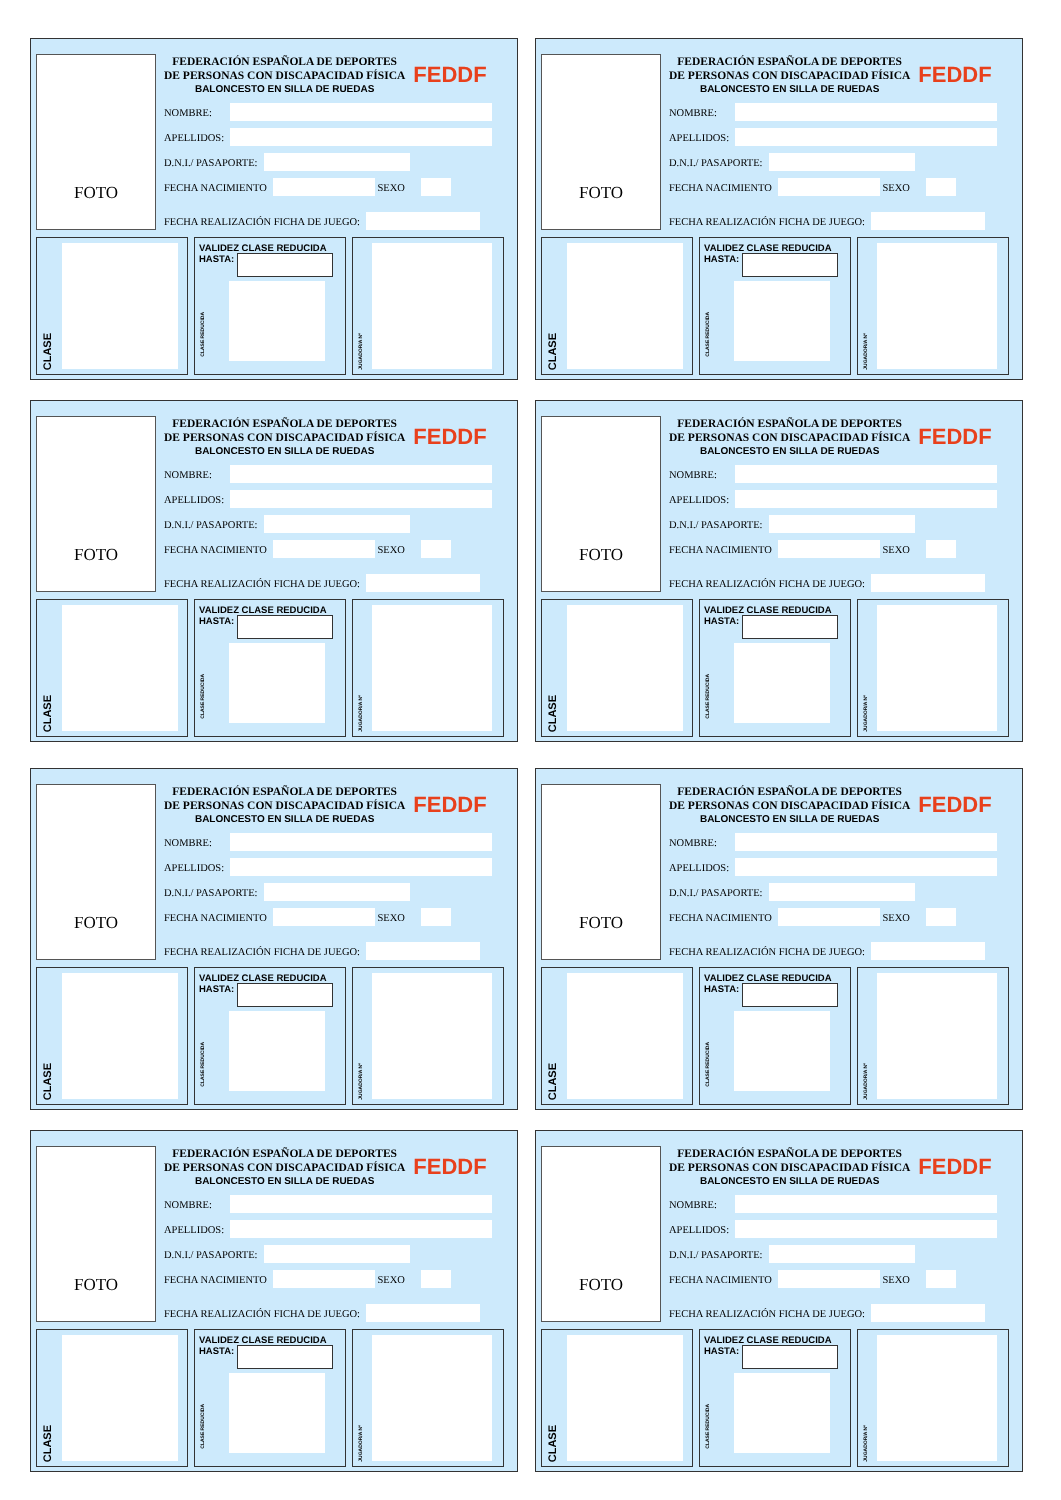FOTO
FEDERACIÓN ESPAÑOLA DE DEPORTES
DE PERSONAS CON DISCAPACIDAD FÍSICA
BALONCESTO EN SILLA DE RUEDAS
FEDDF
NOMBRE:
APELLIDOS:
D.N.I./ PASAPORTE:
FECHA NACIMIENTO
SEXO
FECHA REALIZACIÓN FICHA DE JUEGO:
CLASE
VALIDEZ CLASE REDUCIDA
HASTA:
CLASE REDUCIDA
JUGADOR/A Nº
FOTO
FEDERACIÓN ESPAÑOLA DE DEPORTES
DE PERSONAS CON DISCAPACIDAD FÍSICA
BALONCESTO EN SILLA DE RUEDAS
FEDDF
NOMBRE:
APELLIDOS:
D.N.I./ PASAPORTE:
FECHA NACIMIENTO
SEXO
FECHA REALIZACIÓN FICHA DE JUEGO:
CLASE
VALIDEZ CLASE REDUCIDA
HASTA:
CLASE REDUCIDA
JUGADOR/A Nº
FOTO
FEDERACIÓN ESPAÑOLA DE DEPORTES
DE PERSONAS CON DISCAPACIDAD FÍSICA
BALONCESTO EN SILLA DE RUEDAS
FEDDF
NOMBRE:
APELLIDOS:
D.N.I./ PASAPORTE:
FECHA NACIMIENTO
SEXO
FECHA REALIZACIÓN FICHA DE JUEGO:
CLASE
VALIDEZ CLASE REDUCIDA
HASTA:
CLASE REDUCIDA
JUGADOR/A Nº
FOTO
FEDERACIÓN ESPAÑOLA DE DEPORTES
DE PERSONAS CON DISCAPACIDAD FÍSICA
BALONCESTO EN SILLA DE RUEDAS
FEDDF
NOMBRE:
APELLIDOS:
D.N.I./ PASAPORTE:
FECHA NACIMIENTO
SEXO
FECHA REALIZACIÓN FICHA DE JUEGO:
CLASE
VALIDEZ CLASE REDUCIDA
HASTA:
CLASE REDUCIDA
JUGADOR/A Nº
FOTO
FEDERACIÓN ESPAÑOLA DE DEPORTES
DE PERSONAS CON DISCAPACIDAD FÍSICA
BALONCESTO EN SILLA DE RUEDAS
FEDDF
NOMBRE:
APELLIDOS:
D.N.I./ PASAPORTE:
FECHA NACIMIENTO
SEXO
FECHA REALIZACIÓN FICHA DE JUEGO:
CLASE
VALIDEZ CLASE REDUCIDA
HASTA:
CLASE REDUCIDA
JUGADOR/A Nº
FOTO
FEDERACIÓN ESPAÑOLA DE DEPORTES
DE PERSONAS CON DISCAPACIDAD FÍSICA
BALONCESTO EN SILLA DE RUEDAS
FEDDF
NOMBRE:
APELLIDOS:
D.N.I./ PASAPORTE:
FECHA NACIMIENTO
SEXO
FECHA REALIZACIÓN FICHA DE JUEGO:
CLASE
VALIDEZ CLASE REDUCIDA
HASTA:
CLASE REDUCIDA
JUGADOR/A Nº
FOTO
FEDERACIÓN ESPAÑOLA DE DEPORTES
DE PERSONAS CON DISCAPACIDAD FÍSICA
BALONCESTO EN SILLA DE RUEDAS
FEDDF
NOMBRE:
APELLIDOS:
D.N.I./ PASAPORTE:
FECHA NACIMIENTO
SEXO
FECHA REALIZACIÓN FICHA DE JUEGO:
CLASE
VALIDEZ CLASE REDUCIDA
HASTA:
CLASE REDUCIDA
JUGADOR/A Nº
FOTO
FEDERACIÓN ESPAÑOLA DE DEPORTES
DE PERSONAS CON DISCAPACIDAD FÍSICA
BALONCESTO EN SILLA DE RUEDAS
FEDDF
NOMBRE:
APELLIDOS:
D.N.I./ PASAPORTE:
FECHA NACIMIENTO
SEXO
FECHA REALIZACIÓN FICHA DE JUEGO:
CLASE
VALIDEZ CLASE REDUCIDA
HASTA:
CLASE REDUCIDA
JUGADOR/A Nº